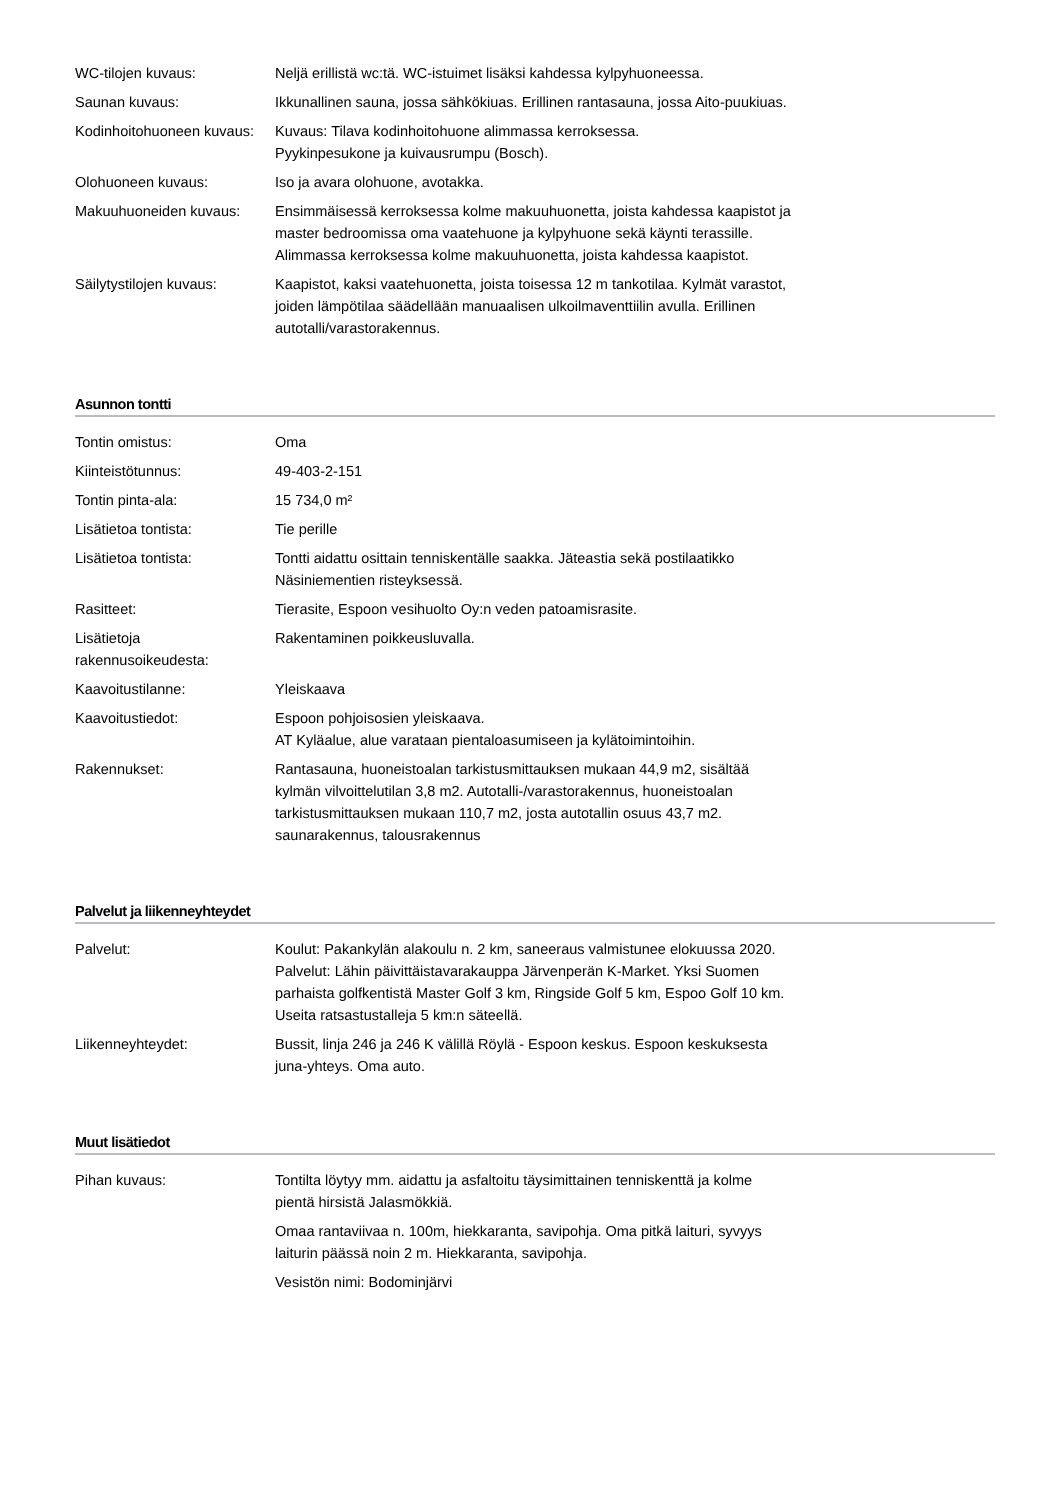| WC-tilojen kuvaus: | Neljä erillistä wc:tä. WC-istuimet lisäksi kahdessa kylpyhuoneessa. |
| Saunan kuvaus: | Ikkunallinen sauna, jossa sähkökiuas. Erillinen rantasauna, jossa Aito-puukiuas. |
| Kodinhoitohuoneen kuvaus: | Kuvaus: Tilava kodinhoitohuone alimmassa kerroksessa. Pyykinpesukone ja kuivausrumpu (Bosch). |
| Olohuoneen kuvaus: | Iso ja avara olohuone, avotakka. |
| Makuuhuoneiden kuvaus: | Ensimmäisessä kerroksessa kolme makuuhuonetta, joista kahdessa kaapistot ja master bedroomissa oma vaatehuone ja kylpyhuone sekä käynti terassille. Alimmassa kerroksessa kolme makuuhuonetta, joista kahdessa kaapistot. |
| Säilytystilojen kuvaus: | Kaapistot, kaksi vaatehuonetta, joista toisessa 12 m tankotilaa. Kylmät varastot, joiden lämpötilaa säädellään manuaalisen ulkoilmaventtiilin avulla. Erillinen autotalli/varastorakennus. |
Asunnon tontti
| Tontin omistus: | Oma |
| Kiinteistötunnus: | 49-403-2-151 |
| Tontin pinta-ala: | 15 734,0 m² |
| Lisätietoa tontista: | Tie perille |
| Lisätietoa tontista: | Tontti aidattu osittain tenniskentälle saakka. Jäteastia sekä postilaatikko Näsiniementien risteyksessä. |
| Rasitteet: | Tierasite, Espoon vesihuolto Oy:n veden patoamisrasite. |
| Lisätietoja rakennusoikeudesta: | Rakentaminen poikkeusluvalla. |
| Kaavoitustilanne: | Yleiskaava |
| Kaavoitustiedot: | Espoon pohjoisosien yleiskaava. AT Kyläalue, alue varataan pientaloasumiseen ja kylätoimintoihin. |
| Rakennukset: | Rantasauna, huoneistoalan tarkistusmittauksen mukaan 44,9 m2, sisältää kylmän vilvoittelutilan 3,8 m2. Autotalli-/varastorakennus, huoneistoalan tarkistusmittauksen mukaan 110,7 m2, josta autotallin osuus 43,7 m2. saunarakennus, talousrakennus |
Palvelut ja liikenneyhteydet
| Palvelut: | Koulut: Pakankylän alakoulu n. 2 km, saneeraus valmistunee elokuussa 2020. Palvelut: Lähin päivittäistavarakauppa Järvenperän K-Market. Yksi Suomen parhaista golfkentistä Master Golf 3 km, Ringside Golf 5 km, Espoo Golf 10 km. Useita ratsastustalleja 5 km:n säteellä. |
| Liikenneyhteydet: | Bussit, linja 246 ja 246 K välillä Röylä - Espoon keskus. Espoon keskuksesta juna-yhteys. Oma auto. |
Muut lisätiedot
| Pihan kuvaus: | Tontilta löytyy mm. aidattu ja asfaltoitu täysimittainen tenniskenttä ja kolme pientä hirsistä Jalasmökkiä. Omaa rantaviivaa n. 100m, hiekkaranta, savipohja. Oma pitkä laituri, syvyys laiturin päässä noin 2 m. Hiekkaranta, savipohja. Vesistön nimi: Bodominjärvi |